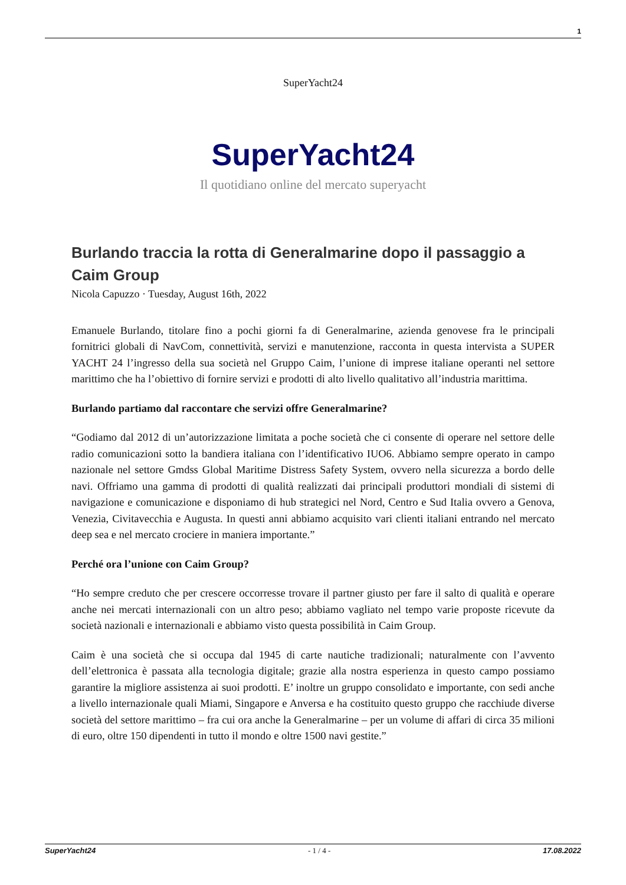1
SuperYacht24
SuperYacht24
Il quotidiano online del mercato superyacht
Burlando traccia la rotta di Generalmarine dopo il passaggio a Caim Group
Nicola Capuzzo · Tuesday, August 16th, 2022
Emanuele Burlando, titolare fino a pochi giorni fa di Generalmarine, azienda genovese fra le principali fornitrici globali di NavCom, connettività, servizi e manutenzione, racconta in questa intervista a SUPER YACHT 24 l’ingresso della sua società nel Gruppo Caim, l’unione di imprese italiane operanti nel settore marittimo che ha l’obiettivo di fornire servizi e prodotti di alto livello qualitativo all’industria marittima.
Burlando partiamo dal raccontare che servizi offre Generalmarine?
“Godiamo dal 2012 di un’autorizzazione limitata a poche società che ci consente di operare nel settore delle radio comunicazioni sotto la bandiera italiana con l’identificativo IUO6. Abbiamo sempre operato in campo nazionale nel settore Gmdss Global Maritime Distress Safety System, ovvero nella sicurezza a bordo delle navi. Offriamo una gamma di prodotti di qualità realizzati dai principali produttori mondiali di sistemi di navigazione e comunicazione e disponiamo di hub strategici nel Nord, Centro e Sud Italia ovvero a Genova, Venezia, Civitavecchia e Augusta. In questi anni abbiamo acquisito vari clienti italiani entrando nel mercato deep sea e nel mercato crociere in maniera importante.”
Perché ora l’unione con Caim Group?
“Ho sempre creduto che per crescere occorresse trovare il partner giusto per fare il salto di qualità e operare anche nei mercati internazionali con un altro peso; abbiamo vagliato nel tempo varie proposte ricevute da società nazionali e internazionali e abbiamo visto questa possibilità in Caim Group.
Caim è una società che si occupa dal 1945 di carte nautiche tradizionali; naturalmente con l’avvento dell’elettronica è passata alla tecnologia digitale; grazie alla nostra esperienza in questo campo possiamo garantire la migliore assistenza ai suoi prodotti. E’ inoltre un gruppo consolidato e importante, con sedi anche a livello internazionale quali Miami, Singapore e Anversa e ha costituito questo gruppo che racchiude diverse società del settore marittimo – fra cui ora anche la Generalmarine – per un volume di affari di circa 35 milioni di euro, oltre 150 dipendenti in tutto il mondo e oltre 1500 navi gestite.”
SuperYacht24 - 1 / 4 - 17.08.2022